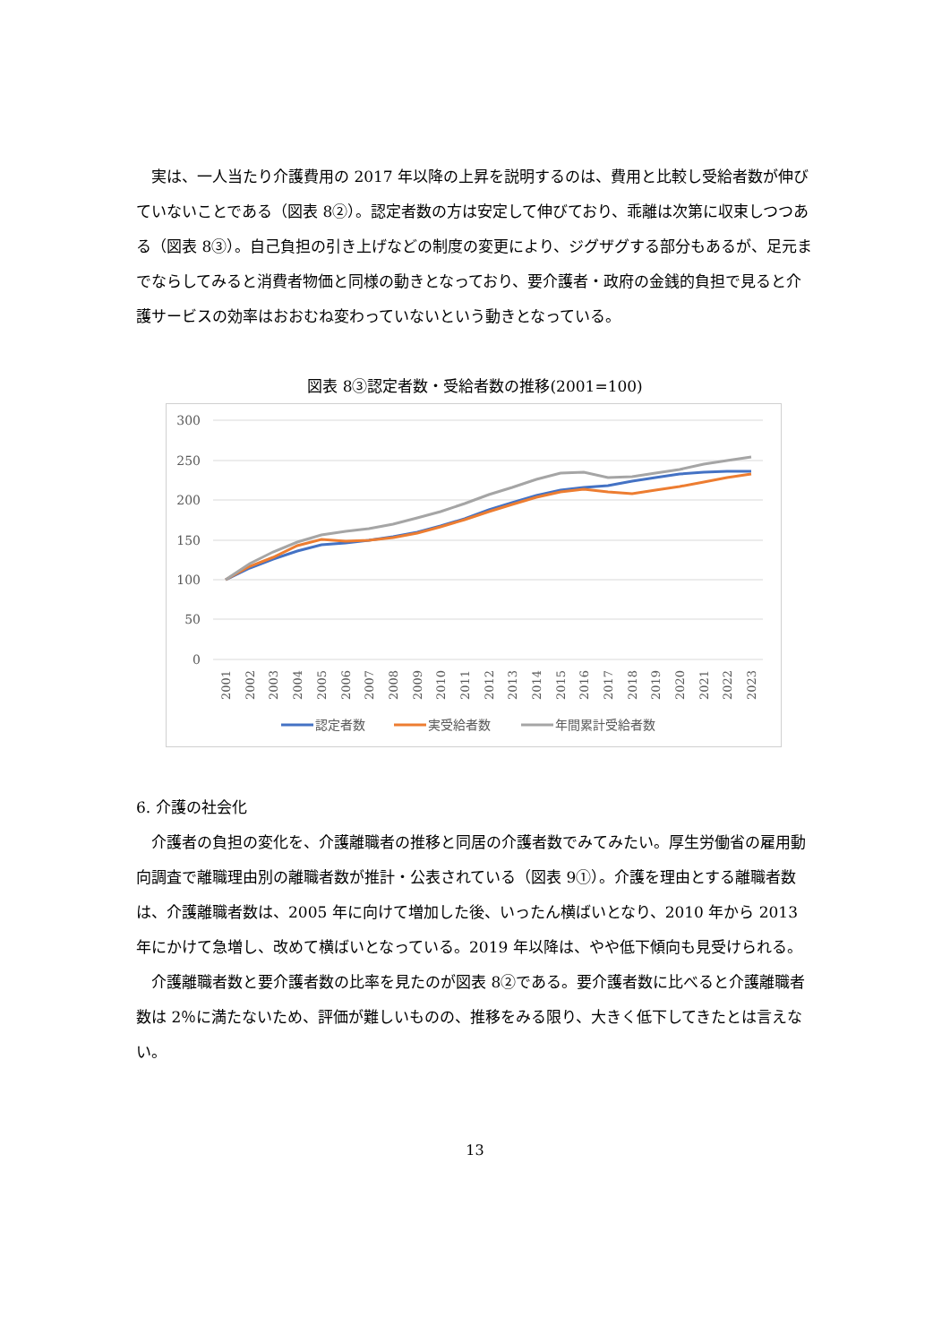実は、一人当たり介護費用の 2017 年以降の上昇を説明するのは、費用と比較し受給者数が伸びていないことである（図表 8②）。認定者数の方は安定して伸びており、乖離は次第に収束しつつある（図表 8③）。自己負担の引き上げなどの制度の変更により、ジグザグする部分もあるが、足元までならしてみると消費者物価と同様の動きとなっており、要介護者・政府の金銭的負担で見ると介護サービスの効率はおおむね変わっていないという動きとなっている。
図表 8③認定者数・受給者数の推移(2001=100)
300
250
200
150
100
50
0
2001
2002
2003
2004
2005
2006
2007
2008
2009
2010
2011
2012
2013
2014
2015
2016
2017
2018
2019
2020
2021
2022
2023
認定者数
実受給者数
年間累計受給者数
6. 介護の社会化
介護者の負担の変化を、介護離職者の推移と同居の介護者数でみてみたい。厚生労働省の雇用動向調査で離職理由別の離職者数が推計・公表されている（図表 9①）。介護を理由とする離職者数は、介護離職者数は、2005 年に向けて増加した後、いったん横ばいとなり、2010 年から 2013 年にかけて急増し、改めて横ばいとなっている。2019 年以降は、やや低下傾向も見受けられる。
介護離職者数と要介護者数の比率を見たのが図表 8②である。要介護者数に比べると介護離職者数は 2％に満たないため、評価が難しいものの、推移をみる限り、大きく低下してきたとは言えない。
13